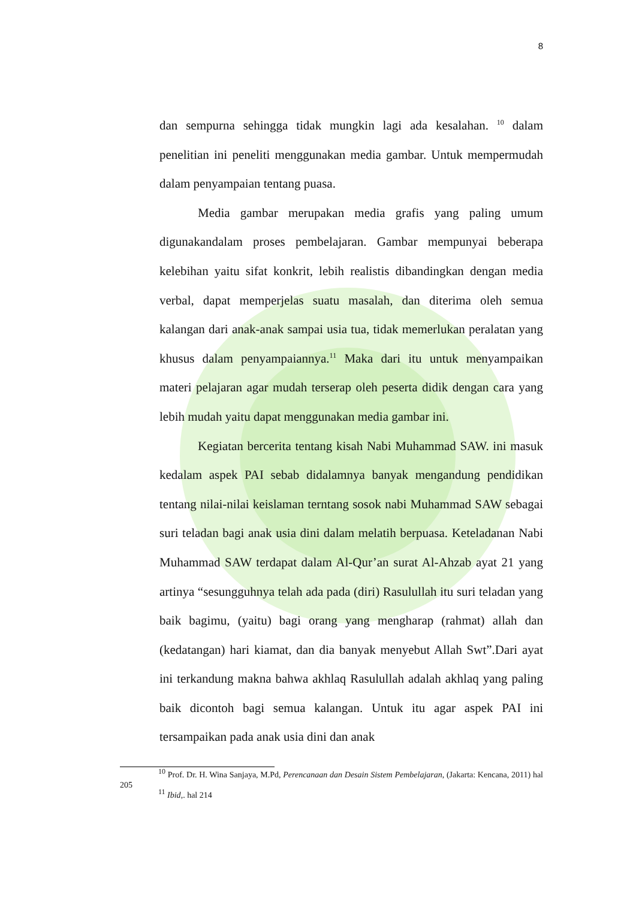8
dan sempurna sehingga tidak mungkin lagi ada kesalahan. <sup>10</sup> dalam penelitian ini peneliti menggunakan media gambar. Untuk mempermudah dalam penyampaian tentang puasa.
Media gambar merupakan media grafis yang paling umum digunakandalam proses pembelajaran. Gambar mempunyai beberapa kelebihan yaitu sifat konkrit, lebih realistis dibandingkan dengan media verbal, dapat memperjelas suatu masalah, dan diterima oleh semua kalangan dari anak-anak sampai usia tua, tidak memerlukan peralatan yang khusus dalam penyampaiannya.<sup>11</sup> Maka dari itu untuk menyampaikan materi pelajaran agar mudah terserap oleh peserta didik dengan cara yang lebih mudah yaitu dapat menggunakan media gambar ini.
Kegiatan bercerita tentang kisah Nabi Muhammad SAW. ini masuk kedalam aspek PAI sebab didalamnya banyak mengandung pendidikan tentang nilai-nilai keislaman terntang sosok nabi Muhammad SAW sebagai suri teladan bagi anak usia dini dalam melatih berpuasa. Keteladanan Nabi Muhammad SAW terdapat dalam Al-Qur’an surat Al-Ahzab ayat 21 yang artinya “sesungguhnya telah ada pada (diri) Rasulullah itu suri teladan yang baik bagimu, (yaitu) bagi orang yang mengharap (rahmat) allah dan (kedatangan) hari kiamat, dan dia banyak menyebut Allah Swt”.Dari ayat ini terkandung makna bahwa akhlaq Rasulullah adalah akhlaq yang paling baik dicontoh bagi semua kalangan. Untuk itu agar aspek PAI ini tersampaikan pada anak usia dini dan anak
<sup>10</sup> Prof. Dr. H. Wina Sanjaya, M.Pd, Perencanaan dan Desain Sistem Pembelajaran, (Jakarta: Kencana, 2011) hal 205
<sup>11</sup> Ibid,. hal 214